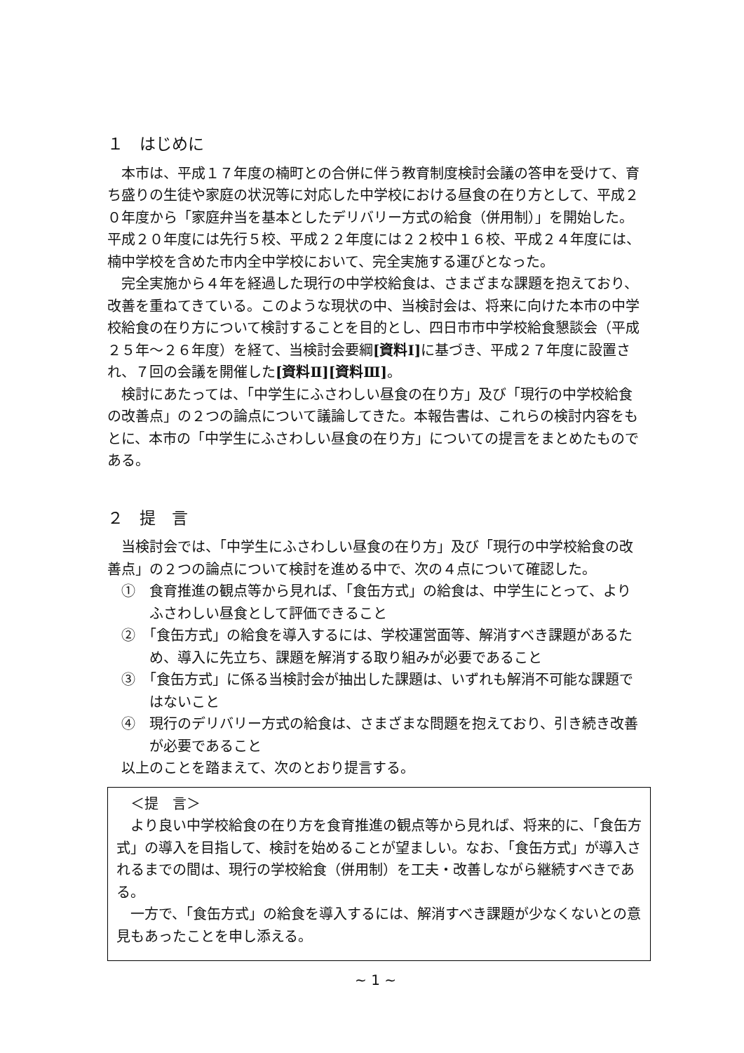１　はじめに
本市は、平成１７年度の楠町との合併に伴う教育制度検討会議の答申を受けて、育ち盛りの生徒や家庭の状況等に対応した中学校における昼食の在り方として、平成２０年度から「家庭弁当を基本としたデリバリー方式の給食（併用制）」を開始した。平成２０年度には先行５校、平成２２年度には２２校中１６校、平成２４年度には、楠中学校を含めた市内全中学校において、完全実施する運びとなった。
完全実施から４年を経過した現行の中学校給食は、さまざまな課題を抱えており、改善を重ねてきている。このような現状の中、当検討会は、将来に向けた本市の中学校給食の在り方について検討することを目的とし、四日市市中学校給食懇談会（平成２５年～２６年度）を経て、当検討会要綱[資料Ⅰ] に基づき、平成２７年度に設置され、７回の会議を開催した[資料Ⅱ][資料Ⅲ]。
検討にあたっては、「中学生にふさわしい昼食の在り方」及び「現行の中学校給食の改善点」の２つの論点について議論してきた。本報告書は、これらの検討内容をもとに、本市の「中学生にふさわしい昼食の在り方」についての提言をまとめたものである。
２　提　言
当検討会では、「中学生にふさわしい昼食の在り方」及び「現行の中学校給食の改善点」の２つの論点について検討を進める中で、次の４点について確認した。
①　食育推進の観点等から見れば、「食缶方式」の給食は、中学生にとって、よりふさわしい昼食として評価できること
②　「食缶方式」の給食を導入するには、学校運営面等、解消すべき課題があるため、導入に先立ち、課題を解消する取り組みが必要であること
③　「食缶方式」に係る当検討会が抽出した課題は、いずれも解消不可能な課題ではないこと
④　現行のデリバリー方式の給食は、さまざまな問題を抱えており、引き続き改善が必要であること
以上のことを踏まえて、次のとおり提言する。
＜提　言＞
より良い中学校給食の在り方を食育推進の観点等から見れば、将来的に、「食缶方式」の導入を目指して、検討を始めることが望ましい。なお、「食缶方式」が導入されるまでの間は、現行の学校給食（併用制）を工夫・改善しながら継続すべきである。
一方で、「食缶方式」の給食を導入するには、解消すべき課題が少なくないとの意見もあったことを申し添える。
~ 1 ~